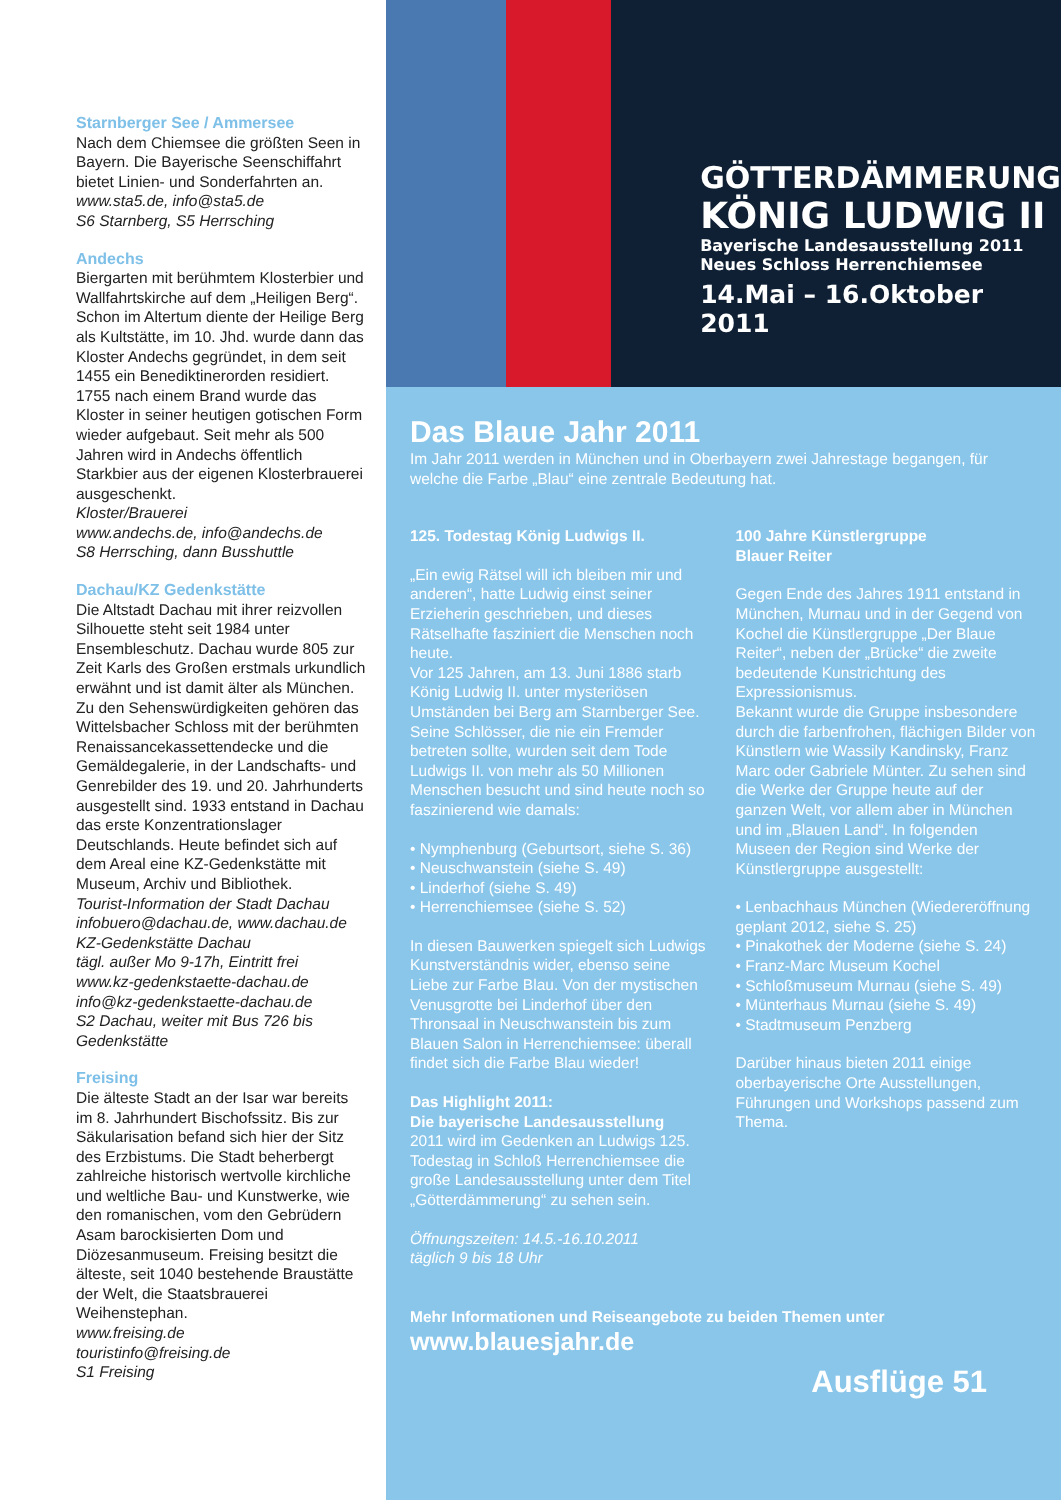Starnberger See / Ammersee
Nach dem Chiemsee die größten Seen in Bayern. Die Bayerische Seenschiffahrt bietet Linien- und Sonderfahrten an.
www.sta5.de, info@sta5.de
S6 Starnberg, S5 Herrsching
Andechs
Biergarten mit berühmtem Klosterbier und Wallfahrtskirche auf dem „Heiligen Berg“. Schon im Altertum diente der Heilige Berg als Kultstätte, im 10. Jhd. wurde dann das Kloster Andechs gegründet, in dem seit 1455 ein Benediktinerorden residiert. 1755 nach einem Brand wurde das Kloster in seiner heutigen gotischen Form wieder aufgebaut. Seit mehr als 500 Jahren wird in Andechs öffentlich Starkbier aus der eigenen Klosterbrauerei ausgeschenkt.
Kloster/Brauerei
www.andechs.de, info@andechs.de
S8 Herrsching, dann Busshuttle
Dachau/KZ Gedenkstätte
Die Altstadt Dachau mit ihrer reizvollen Silhouette steht seit 1984 unter Ensembleschutz. Dachau wurde 805 zur Zeit Karls des Großen erstmals urkundlich erwähnt und ist damit älter als München. Zu den Sehenswürdigkeiten gehören das Wittelsbacher Schloss mit der berühmten Renaissancekassettendecke und die Gemäldegalerie, in der Landschafts- und Genrebilder des 19. und 20. Jahrhunderts ausgestellt sind. 1933 entstand in Dachau das erste Konzentrationslager Deutschlands. Heute befindet sich auf dem Areal eine KZ-Gedenkstätte mit Museum, Archiv und Bibliothek.
Tourist-Information der Stadt Dachau
infobuero@dachau.de, www.dachau.de
KZ-Gedenkstätte Dachau
tägl. außer Mo 9-17h, Eintritt frei
www.kz-gedenkstaette-dachau.de
info@kz-gedenkstaette-dachau.de
S2 Dachau, weiter mit Bus 726 bis Gedenkstätte
Freising
Die älteste Stadt an der Isar war bereits im 8. Jahrhundert Bischofssitz. Bis zur Säkularisation befand sich hier der Sitz des Erzbistums. Die Stadt beherbergt zahlreiche historisch wertvolle kirchliche und weltliche Bau- und Kunstwerke, wie den romanischen, vom den Gebrüdern Asam barockisierten Dom und Diözesanmuseum. Freising besitzt die älteste, seit 1040 bestehende Braustätte der Welt, die Staatsbrauerei Weihenstephan.
www.freising.de
touristinfo@freising.de
S1 Freising
GÖTTERDÄMMERUNG
KÖNIG LUDWIG II
Bayerische Landesausstellung 2011
Neues Schloss Herrenchiemsee
14.Mai – 16.Oktober 2011
Das Blaue Jahr 2011
Im Jahr 2011 werden in München und in Oberbayern zwei Jahrestage begangen, für welche die Farbe „Blau“ eine zentrale Bedeutung hat.
125. Todestag König Ludwigs II.
„Ein ewig Rätsel will ich bleiben mir und anderen“, hatte Ludwig einst seiner Erzieherin geschrieben, und dieses Rätselhafte fasziniert die Menschen noch heute.
Vor 125 Jahren, am 13. Juni 1886 starb König Ludwig II. unter mysteriösen Umständen bei Berg am Starnberger See. Seine Schlösser, die nie ein Fremder betreten sollte, wurden seit dem Tode Ludwigs II. von mehr als 50 Millionen Menschen besucht und sind heute noch so faszinierend wie damals:
• Nymphenburg (Geburtsort, siehe S. 36)
• Neuschwanstein (siehe S. 49)
• Linderhof (siehe S. 49)
• Herrenchiemsee (siehe S. 52)
In diesen Bauwerken spiegelt sich Ludwigs Kunstverständnis wider, ebenso seine Liebe zur Farbe Blau. Von der mystischen Venusgrotte bei Linderhof über den Thronsaal in Neuschwanstein bis zum Blauen Salon in Herrenchiemsee: überall findet sich die Farbe Blau wieder!
Das Highlight 2011:
Die bayerische Landesausstellung
2011 wird im Gedenken an Ludwigs 125. Todestag in Schloß Herrenchiemsee die große Landesausstellung unter dem Titel „Götterdämmerung“ zu sehen sein.
Öffnungszeiten: 14.5.-16.10.2011
täglich 9 bis 18 Uhr
100 Jahre Künstlergruppe
Blauer Reiter
Gegen Ende des Jahres 1911 entstand in München, Murnau und in der Gegend von Kochel die Künstlergruppe „Der Blaue Reiter“, neben der „Brücke“ die zweite bedeutende Kunstrichtung des Expressionismus.
Bekannt wurde die Gruppe insbesondere durch die farbenfrohen, flächigen Bilder von Künstlern wie Wassily Kandinsky, Franz Marc oder Gabriele Münter. Zu sehen sind die Werke der Gruppe heute auf der ganzen Welt, vor allem aber in München und im „Blauen Land“. In folgenden Museen der Region sind Werke der Künstlergruppe ausgestellt:
• Lenbachhaus München (Wiedereröffnung geplant 2012, siehe S. 25)
• Pinakothek der Moderne (siehe S. 24)
• Franz-Marc Museum Kochel
• Schloßmuseum Murnau (siehe S. 49)
• Münterhaus Murnau (siehe S. 49)
• Stadtmuseum Penzberg
Darüber hinaus bieten 2011 einige oberbayerische Orte Ausstellungen, Führungen und Workshops passend zum Thema.
Mehr Informationen und Reiseangebote zu beiden Themen unter
www.blauesjahr.de
Ausflüge 51